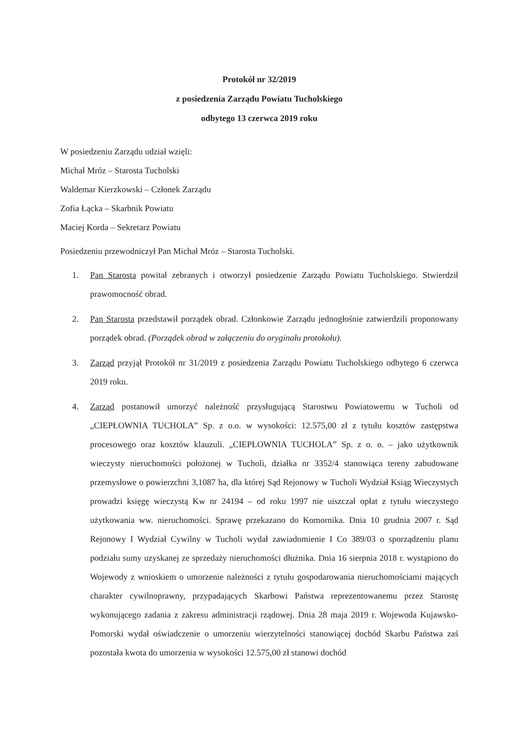Protokół nr 32/2019
z posiedzenia Zarządu Powiatu Tucholskiego
odbytego 13 czerwca 2019 roku
W posiedzeniu Zarządu udział wzięli:
Michał Mróz – Starosta Tucholski
Waldemar Kierzkowski – Członek Zarządu
Zofia Łącka – Skarbnik Powiatu
Maciej Korda – Sekretarz Powiatu
Posiedzeniu przewodniczył Pan Michał Mróz – Starosta Tucholski.
1. Pan Starosta powitał zebranych i otworzył posiedzenie Zarządu Powiatu Tucholskiego. Stwierdził prawomocność obrad.
2. Pan Starosta przedstawił porządek obrad. Członkowie Zarządu jednogłośnie zatwierdzili proponowany porządek obrad. (Porządek obrad w załączeniu do oryginału protokołu).
3. Zarząd przyjął Protokół nr 31/2019 z posiedzenia Zarządu Powiatu Tucholskiego odbytego 6 czerwca 2019 roku.
4. Zarząd postanowił umorzyć należność przysługującą Starostwu Powiatowemu w Tucholi od „CIEPŁOWNIA TUCHOLA” Sp. z o.o. w wysokości: 12.575,00 zł z tytułu kosztów zastępstwa procesowego oraz kosztów klauzuli. „CIEPŁOWNIA TUCHOLA” Sp. z o. o. – jako użytkownik wieczysty nieruchomości położonej w Tucholi, działka nr 3352/4 stanowiąca tereny zabudowane przemysłowe o powierzchni 3,1087 ha, dla której Sąd Rejonowy w Tucholi Wydział Ksiąg Wieczystych prowadzi księgę wieczystą Kw nr 24194 – od roku 1997 nie uiszczał opłat z tytułu wieczystego użytkowania ww. nieruchomości. Sprawę przekazano do Komornika. Dnia 10 grudnia 2007 r. Sąd Rejonowy I Wydział Cywilny w Tucholi wydał zawiadomienie I Co 389/03 o sporządzeniu planu podziału sumy uzyskanej ze sprzedaży nieruchomości dłużnika. Dnia 16 sierpnia 2018 r. wystąpiono do Wojewody z wnioskiem o umorzenie należności z tytułu gospodarowania nieruchomościami mających charakter cywilnoprawny, przypadających Skarbowi Państwa reprezentowanemu przez Starostę wykonującego zadania z zakresu administracji rządowej. Dnia 28 maja 2019 r. Wojewoda Kujawsko-Pomorski wydał oświadczenie o umorzeniu wierzytelności stanowiącej dochód Skarbu Państwa zaś pozostała kwota do umorzenia w wysokości 12.575,00 zł stanowi dochód